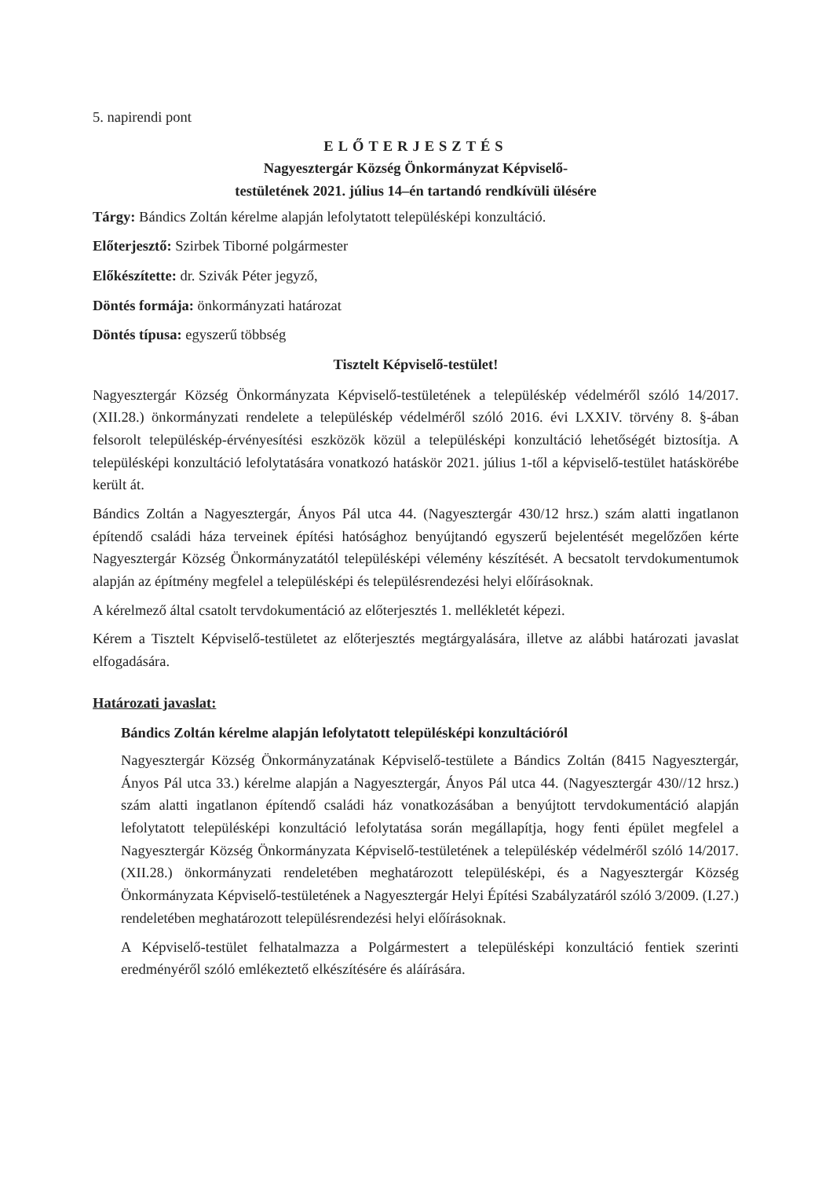5. napirendi pont
ELŐTERJESZTÉS
Nagyesztergár Község Önkormányzat Képviselő-
testületének 2021. július 14–én tartandó rendkívüli ülésére
Tárgy: Bándics Zoltán kérelme alapján lefolytatott településképi konzultáció.
Előterjesztő: Szirbek Tiborné polgármester
Előkészítette: dr. Szivák Péter jegyző,
Döntés formája: önkormányzati határozat
Döntés típusa: egyszerű többség
Tisztelt Képviselő-testület!
Nagyesztergár Község Önkormányzata Képviselő-testületének a településkép védelméről szóló 14/2017. (XII.28.) önkormányzati rendelete a településkép védelméről szóló 2016. évi LXXIV. törvény 8. §-ában felsorolt településkép-érvényesítési eszközök közül a településképi konzultáció lehetőségét biztosítja. A településképi konzultáció lefolytatására vonatkozó hatáskör 2021. július 1-től a képviselő-testület hatáskörébe került át.
Bándics Zoltán a Nagyesztergár, Ányos Pál utca 44. (Nagyesztergár 430/12 hrsz.) szám alatti ingatlanon építendő családi háza terveinek építési hatósághoz benyújtandó egyszerű bejelentését megelőzően kérte Nagyesztergár Község Önkormányzatától településképi vélemény készítését. A becsatolt tervdokumentumok alapján az építmény megfelel a településképi és településrendezési helyi előírásoknak.
A kérelmező által csatolt tervdokumentáció az előterjesztés 1. mellékletét képezi.
Kérem a Tisztelt Képviselő-testületet az előterjesztés megtárgyalására, illetve az alábbi határozati javaslat elfogadására.
Határozati javaslat:
Bándics Zoltán kérelme alapján lefolytatott településképi konzultációról
Nagyesztergár Község Önkormányzatának Képviselő-testülete a Bándics Zoltán (8415 Nagyesztergár, Ányos Pál utca 33.) kérelme alapján a Nagyesztergár, Ányos Pál utca 44. (Nagyesztergár 430//12 hrsz.) szám alatti ingatlanon építendő családi ház vonatkozásában a benyújtott tervdokumentáció alapján lefolytatott településképi konzultáció lefolytatása során megállapítja, hogy fenti épület megfelel a Nagyesztergár Község Önkormányzata Képviselő-testületének a településkép védelméről szóló 14/2017. (XII.28.) önkormányzati rendeletében meghatározott településképi, és a Nagyesztergár Község Önkormányzata Képviselő-testületének a Nagyesztergár Helyi Építési Szabályzatáról szóló 3/2009. (I.27.) rendeletében meghatározott településrendezési helyi előírásoknak.
A Képviselő-testület felhatalmazza a Polgármestert a településképi konzultáció fentiek szerinti eredményéről szóló emlékeztető elkészítésére és aláírására.